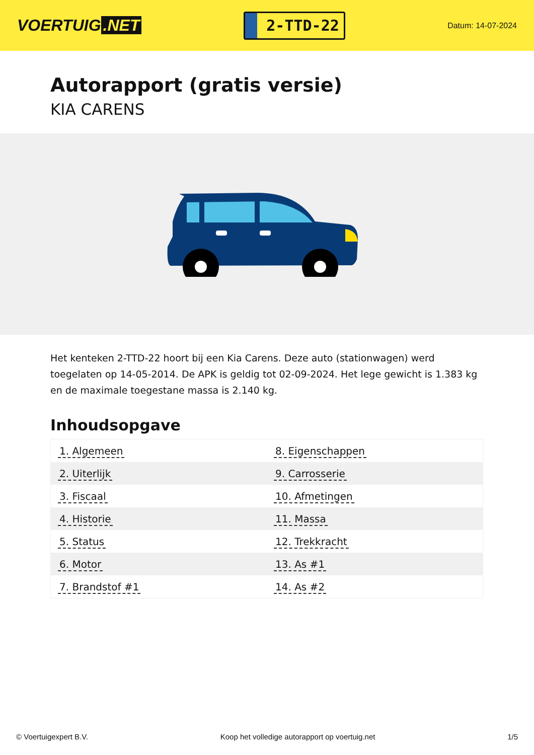VOERTUIG.NET
2-TTD-22
Datum: 14-07-2024
Autorapport (gratis versie)
KIA CARENS
Het kenteken 2-TTD-22 hoort bij een Kia Carens. Deze auto (stationwagen) werd toegelaten op 14-05-2014. De APK is geldig tot 02-09-2024. Het lege gewicht is 1.383 kg en de maximale toegestane massa is 2.140 kg.
Inhoudsopgave
| 1. Algemeen | 8. Eigenschappen |
| 2. Uiterlijk | 9. Carrosserie |
| 3. Fiscaal | 10. Afmetingen |
| 4. Historie | 11. Massa |
| 5. Status | 12. Trekkracht |
| 6. Motor | 13. As #1 |
| 7. Brandstof #1 | 14. As #2 |
© Voertuigexpert B.V. Koop het volledige autorapport op voertuig.net 1/5